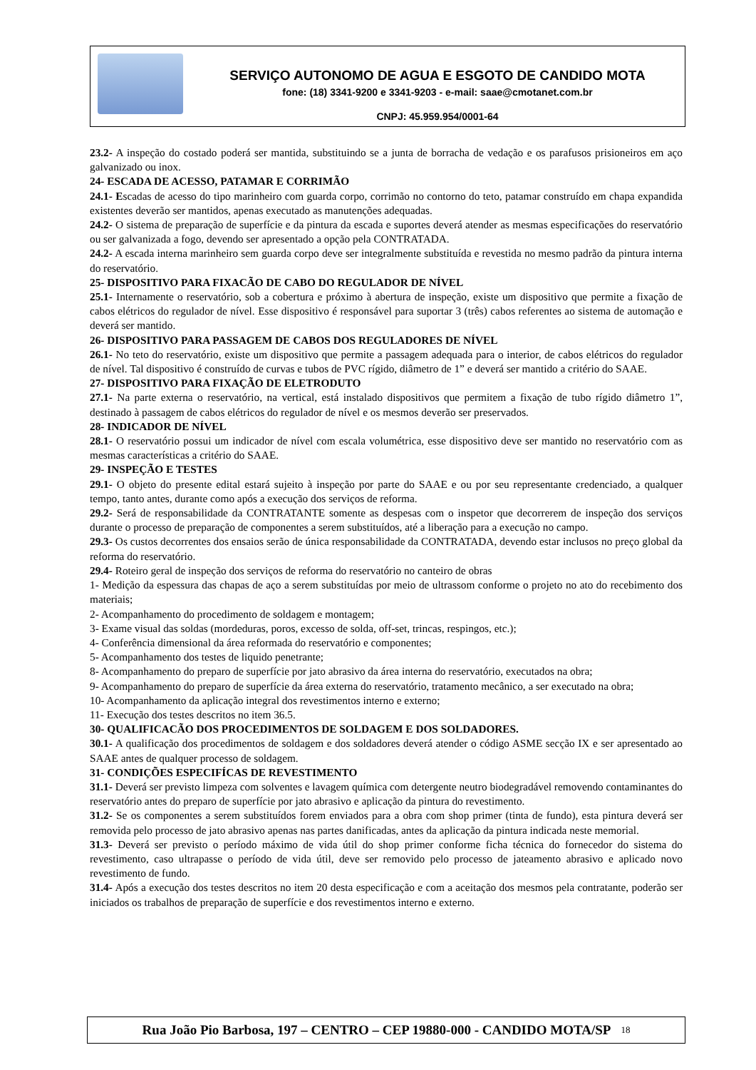SERVIÇO AUTONOMO DE AGUA E ESGOTO DE CANDIDO MOTA
fone: (18) 3341-9200 e 3341-9203 - e-mail: saae@cmotanet.com.br
CNPJ: 45.959.954/0001-64
23.2- A inspeção do costado poderá ser mantida, substituindo se a junta de borracha de vedação e os parafusos prisioneiros em aço galvanizado ou inox.
24- ESCADA DE ACESSO, PATAMAR E CORRIMÃO
24.1- Escadas de acesso do tipo marinheiro com guarda corpo, corrimão no contorno do teto, patamar construído em chapa expandida existentes deverão ser mantidos, apenas executado as manutenções adequadas.
24.2- O sistema de preparação de superfície e da pintura da escada e suportes deverá atender as mesmas especificações do reservatório ou ser galvanizada a fogo, devendo ser apresentado a opção pela CONTRATADA.
24.2- A escada interna marinheiro sem guarda corpo deve ser integralmente substituída e revestida no mesmo padrão da pintura interna do reservatório.
25- DISPOSITIVO PARA FIXACÃO DE CABO DO REGULADOR DE NÍVEL
25.1- Internamente o reservatório, sob a cobertura e próximo à abertura de inspeção, existe um dispositivo que permite a fixação de cabos elétricos do regulador de nível. Esse dispositivo é responsável para suportar 3 (três) cabos referentes ao sistema de automação e deverá ser mantido.
26- DISPOSITIVO PARA PASSAGEM DE CABOS DOS REGULADORES DE NÍVEL
26.1- No teto do reservatório, existe um dispositivo que permite a passagem adequada para o interior, de cabos elétricos do regulador de nível. Tal dispositivo é construído de curvas e tubos de PVC rígido, diâmetro de 1” e deverá ser mantido a critério do SAAE.
27- DISPOSITIVO PARA FIXAÇÃO DE ELETRODUTO
27.1- Na parte externa o reservatório, na vertical, está instalado dispositivos que permitem a fixação de tubo rígido diâmetro 1”, destinado à passagem de cabos elétricos do regulador de nível e os mesmos deverão ser preservados.
28- INDICADOR DE NÍVEL
28.1- O reservatório possui um indicador de nível com escala volumétrica, esse dispositivo deve ser mantido no reservatório com as mesmas características a critério do SAAE.
29- INSPEÇÃO E TESTES
29.1- O objeto do presente edital estará sujeito à inspeção por parte do SAAE e ou por seu representante credenciado, a qualquer tempo, tanto antes, durante como após a execução dos serviços de reforma.
29.2- Será de responsabilidade da CONTRATANTE somente as despesas com o inspetor que decorrerem de inspeção dos serviços durante o processo de preparação de componentes a serem substituídos, até a liberação para a execução no campo.
29.3- Os custos decorrentes dos ensaios serão de única responsabilidade da CONTRATADA, devendo estar inclusos no preço global da reforma do reservatório.
29.4- Roteiro geral de inspeção dos serviços de reforma do reservatório no canteiro de obras
1- Medição da espessura das chapas de aço a serem substituídas por meio de ultrassom conforme o projeto no ato do recebimento dos materiais;
2- Acompanhamento do procedimento de soldagem e montagem;
3- Exame visual das soldas (mordeduras, poros, excesso de solda, off-set, trincas, respingos, etc.);
4- Conferência dimensional da área reformada do reservatório e componentes;
5- Acompanhamento dos testes de liquido penetrante;
8- Acompanhamento do preparo de superfície por jato abrasivo da área interna do reservatório, executados na obra;
9- Acompanhamento do preparo de superfície da área externa do reservatório, tratamento mecânico, a ser executado na obra;
10- Acompanhamento da aplicação integral dos revestimentos interno e externo;
11- Execução dos testes descritos no item 36.5.
30- QUALIFICACÃO DOS PROCEDIMENTOS DE SOLDAGEM E DOS SOLDADORES.
30.1- A qualificação dos procedimentos de soldagem e dos soldadores deverá atender o código ASME secção IX e ser apresentado ao SAAE antes de qualquer processo de soldagem.
31- CONDIÇÕES ESPECIFÍCAS DE REVESTIMENTO
31.1- Deverá ser previsto limpeza com solventes e lavagem química com detergente neutro biodegradável removendo contaminantes do reservatório antes do preparo de superfície por jato abrasivo e aplicação da pintura do revestimento.
31.2- Se os componentes a serem substituídos forem enviados para a obra com shop primer (tinta de fundo), esta pintura deverá ser removida pelo processo de jato abrasivo apenas nas partes danificadas, antes da aplicação da pintura indicada neste memorial.
31.3- Deverá ser previsto o período máximo de vida útil do shop primer conforme ficha técnica do fornecedor do sistema do revestimento, caso ultrapasse o período de vida útil, deve ser removido pelo processo de jateamento abrasivo e aplicado novo revestimento de fundo.
31.4- Após a execução dos testes descritos no item 20 desta especificação e com a aceitação dos mesmos pela contratante, poderão ser iniciados os trabalhos de preparação de superfície e dos revestimentos interno e externo.
Rua João Pio Barbosa, 197 – CENTRO – CEP 19880-000 - CANDIDO MOTA/SP <sup>18</sup>